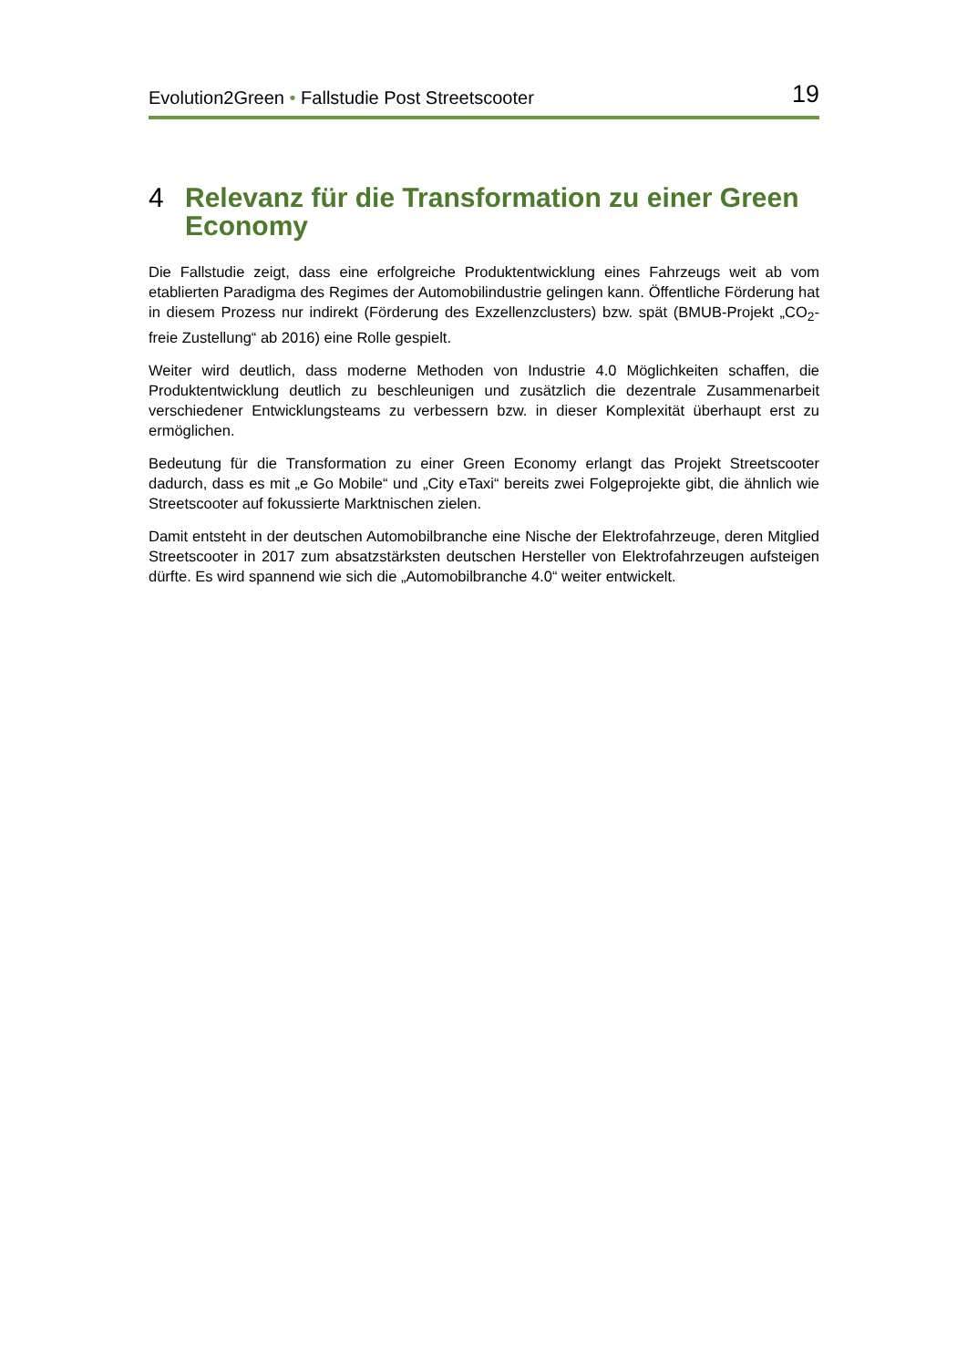Evolution2Green • Fallstudie Post Streetscooter 19
4 Relevanz für die Transformation zu einer Green Economy
Die Fallstudie zeigt, dass eine erfolgreiche Produktentwicklung eines Fahrzeugs weit ab vom etablierten Paradigma des Regimes der Automobilindustrie gelingen kann. Öffentliche Förderung hat in diesem Prozess nur indirekt (Förderung des Exzellenzclusters) bzw. spät (BMUB-Projekt „CO<sub>2</sub>-freie Zustellung“ ab 2016) eine Rolle gespielt.
Weiter wird deutlich, dass moderne Methoden von Industrie 4.0 Möglichkeiten schaffen, die Produktentwicklung deutlich zu beschleunigen und zusätzlich die dezentrale Zusammenarbeit verschiedener Entwicklungsteams zu verbessern bzw. in dieser Komplexität überhaupt erst zu ermöglichen.
Bedeutung für die Transformation zu einer Green Economy erlangt das Projekt Streetscooter dadurch, dass es mit „e Go Mobile“ und „City eTaxi“ bereits zwei Folgeprojekte gibt, die ähnlich wie Streetscooter auf fokussierte Marktnischen zielen.
Damit entsteht in der deutschen Automobilbranche eine Nische der Elektrofahrzeuge, deren Mitglied Streetscooter in 2017 zum absatzstärksten deutschen Hersteller von Elektrofahrzeugen aufsteigen dürfte. Es wird spannend wie sich die „Automobilbranche 4.0“ weiter entwickelt.